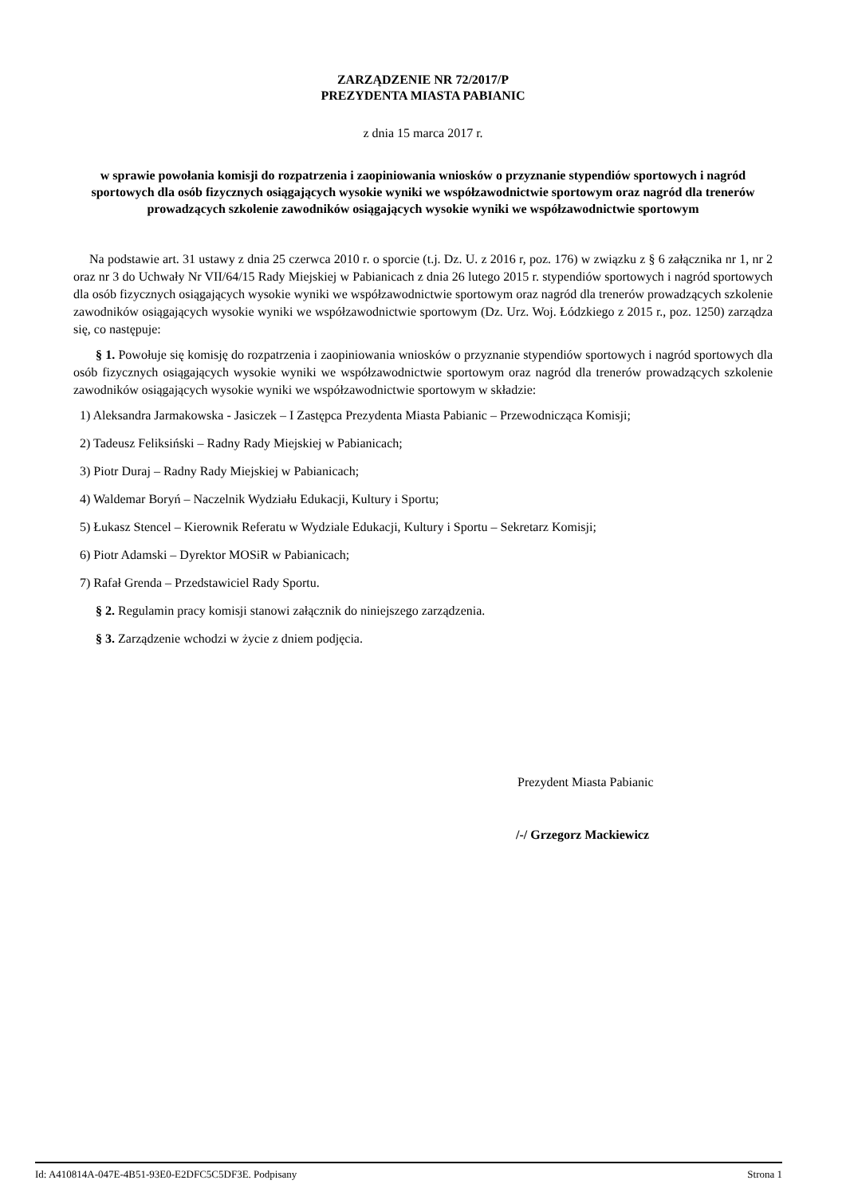ZARZĄDZENIE NR 72/2017/P
PREZYDENTA MIASTA PABIANIC
z dnia 15 marca 2017 r.
w sprawie powołania komisji do rozpatrzenia i zaopiniowania wniosków o przyznanie stypendiów sportowych i nagród sportowych dla osób fizycznych osiągających wysokie wyniki we współzawodnictwie sportowym oraz nagród dla trenerów prowadzących szkolenie zawodników osiągających wysokie wyniki we współzawodnictwie sportowym
Na podstawie art. 31 ustawy z dnia 25 czerwca 2010 r. o sporcie (t.j. Dz. U. z 2016 r, poz. 176) w związku z § 6 załącznika nr 1, nr 2 oraz nr 3 do Uchwały Nr VII/64/15 Rady Miejskiej w Pabianicach z dnia 26 lutego 2015 r. stypendiów sportowych i nagród sportowych dla osób fizycznych osiągających wysokie wyniki we współzawodnictwie sportowym oraz nagród dla trenerów prowadzących szkolenie zawodników osiągających wysokie wyniki we współzawodnictwie sportowym (Dz. Urz. Woj. Łódzkiego z 2015 r., poz. 1250) zarządza się, co następuje:
§ 1. Powołuje się komisję do rozpatrzenia i zaopiniowania wniosków o przyznanie stypendiów sportowych i nagród sportowych dla osób fizycznych osiągających wysokie wyniki we współzawodnictwie sportowym oraz nagród dla trenerów prowadzących szkolenie zawodników osiągających wysokie wyniki we współzawodnictwie sportowym w składzie:
1) Aleksandra Jarmakowska - Jasiczek – I Zastępca Prezydenta Miasta Pabianic – Przewodnicząca Komisji;
2) Tadeusz Feliksiński – Radny Rady Miejskiej w Pabianicach;
3) Piotr Duraj – Radny Rady Miejskiej w Pabianicach;
4) Waldemar Boryń – Naczelnik Wydziału Edukacji, Kultury i Sportu;
5) Łukasz Stencel – Kierownik Referatu w Wydziale Edukacji, Kultury i Sportu – Sekretarz Komisji;
6) Piotr Adamski – Dyrektor MOSiR w Pabianicach;
7) Rafał Grenda – Przedstawiciel Rady Sportu.
§ 2. Regulamin pracy komisji stanowi załącznik do niniejszego zarządzenia.
§ 3. Zarządzenie wchodzi w życie z dniem podjęcia.
Prezydent Miasta Pabianic
/-/ Grzegorz Mackiewicz
Id: A410814A-047E-4B51-93E0-E2DFC5C5DF3E. Podpisany Strona 1